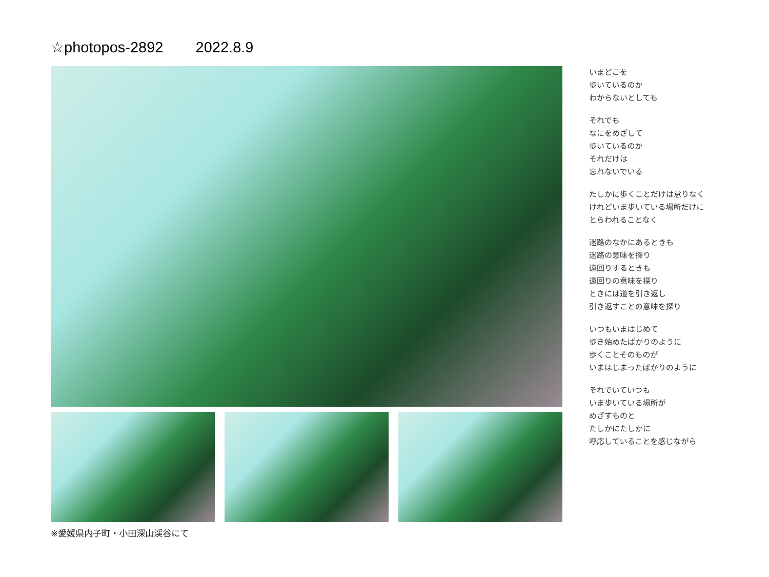☆photopos-2892 2022.8.9
※愛媛県内子町・小田深山渓谷にて
いまどこを
歩いているのか
わからないとしても
それでも
なにをめざして
歩いているのか
それだけは
忘れないでいる
たしかに歩くことだけは怠りなく
けれどいま歩いている場所だけに
とらわれることなく
迷路のなかにあるときも
迷路の意味を探り
遠回りするときも
遠回りの意味を探り
ときには道を引き返し
引き返すことの意味を探り
いつもいまはじめて
歩き始めたばかりのように
歩くことそのものが
いまはじまったばかりのように
それでいていつも
いま歩いている場所が
めざすものと
たしかにたしかに
呼応していることを感じながら